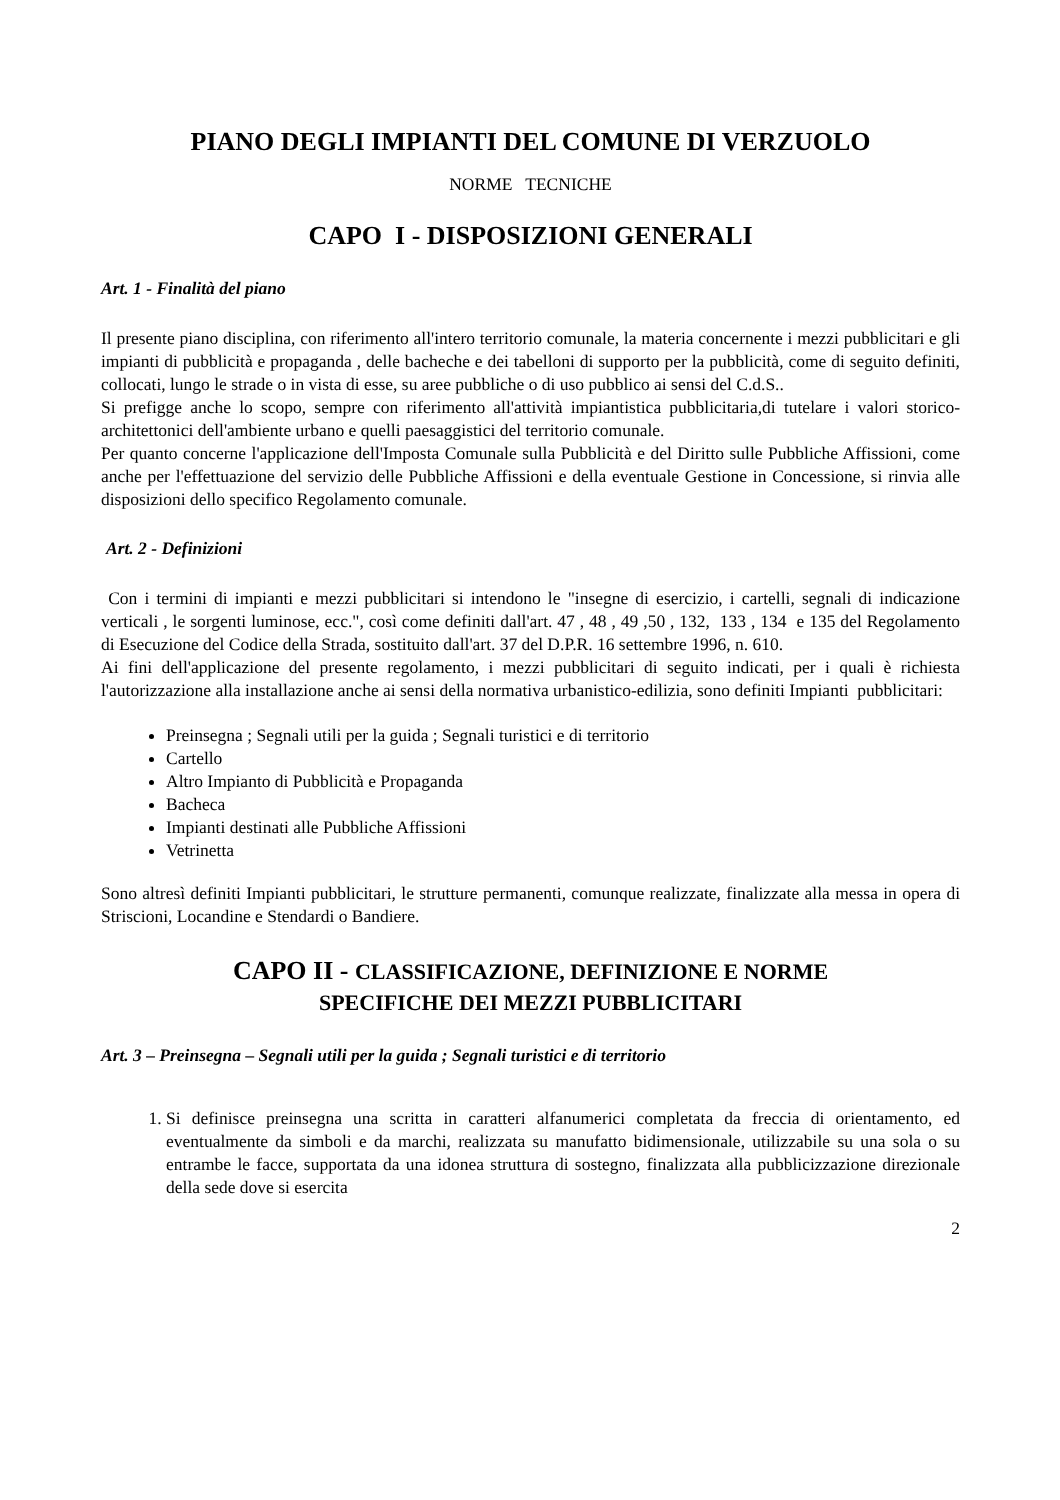PIANO DEGLI IMPIANTI DEL COMUNE DI VERZUOLO
NORME TECNICHE
CAPO I - DISPOSIZIONI GENERALI
Art. 1 - Finalità del piano
Il presente piano disciplina, con riferimento all'intero territorio comunale, la materia concernente i mezzi pubblicitari e gli impianti di pubblicità e propaganda , delle bacheche e dei tabelloni di supporto per la pubblicità, come di seguito definiti, collocati, lungo le strade o in vista di esse, su aree pubbliche o di uso pubblico ai sensi del C.d.S..
Si prefigge anche lo scopo, sempre con riferimento all'attività impiantistica pubblicitaria,di tutelare i valori storico-architettonici dell'ambiente urbano e quelli paesaggistici del territorio comunale.
Per quanto concerne l'applicazione dell'Imposta Comunale sulla Pubblicità e del Diritto sulle Pubbliche Affissioni, come anche per l'effettuazione del servizio delle Pubbliche Affissioni e della eventuale Gestione in Concessione, si rinvia alle disposizioni dello specifico Regolamento comunale.
Art. 2 - Definizioni
Con i termini di impianti e mezzi pubblicitari si intendono le "insegne di esercizio, i cartelli, segnali di indicazione verticali , le sorgenti luminose, ecc.", così come definiti dall'art. 47 , 48 , 49 ,50 , 132, 133 , 134 e 135 del Regolamento di Esecuzione del Codice della Strada, sostituito dall'art. 37 del D.P.R. 16 settembre 1996, n. 610.
Ai fini dell'applicazione del presente regolamento, i mezzi pubblicitari di seguito indicati, per i quali è richiesta l'autorizzazione alla installazione anche ai sensi della normativa urbanistico-edilizia, sono definiti Impianti pubblicitari:
Preinsegna ; Segnali utili per la guida ; Segnali turistici e di territorio
Cartello
Altro Impianto di Pubblicità e Propaganda
Bacheca
Impianti destinati alle Pubbliche Affissioni
Vetrinetta
Sono altresì definiti Impianti pubblicitari, le strutture permanenti, comunque realizzate, finalizzate alla messa in opera di Striscioni, Locandine e Stendardi o Bandiere.
CAPO II - CLASSIFICAZIONE, DEFINIZIONE E NORME
SPECIFICHE DEI MEZZI PUBBLICITARI
Art. 3 – Preinsegna – Segnali utili per la guida ; Segnali turistici e di territorio
1. Si definisce preinsegna una scritta in caratteri alfanumerici completata da freccia di orientamento, ed eventualmente da simboli e da marchi, realizzata su manufatto bidimensionale, utilizzabile su una sola o su entrambe le facce, supportata da una idonea struttura di sostegno, finalizzata alla pubblicizzazione direzionale della sede dove si esercita
2